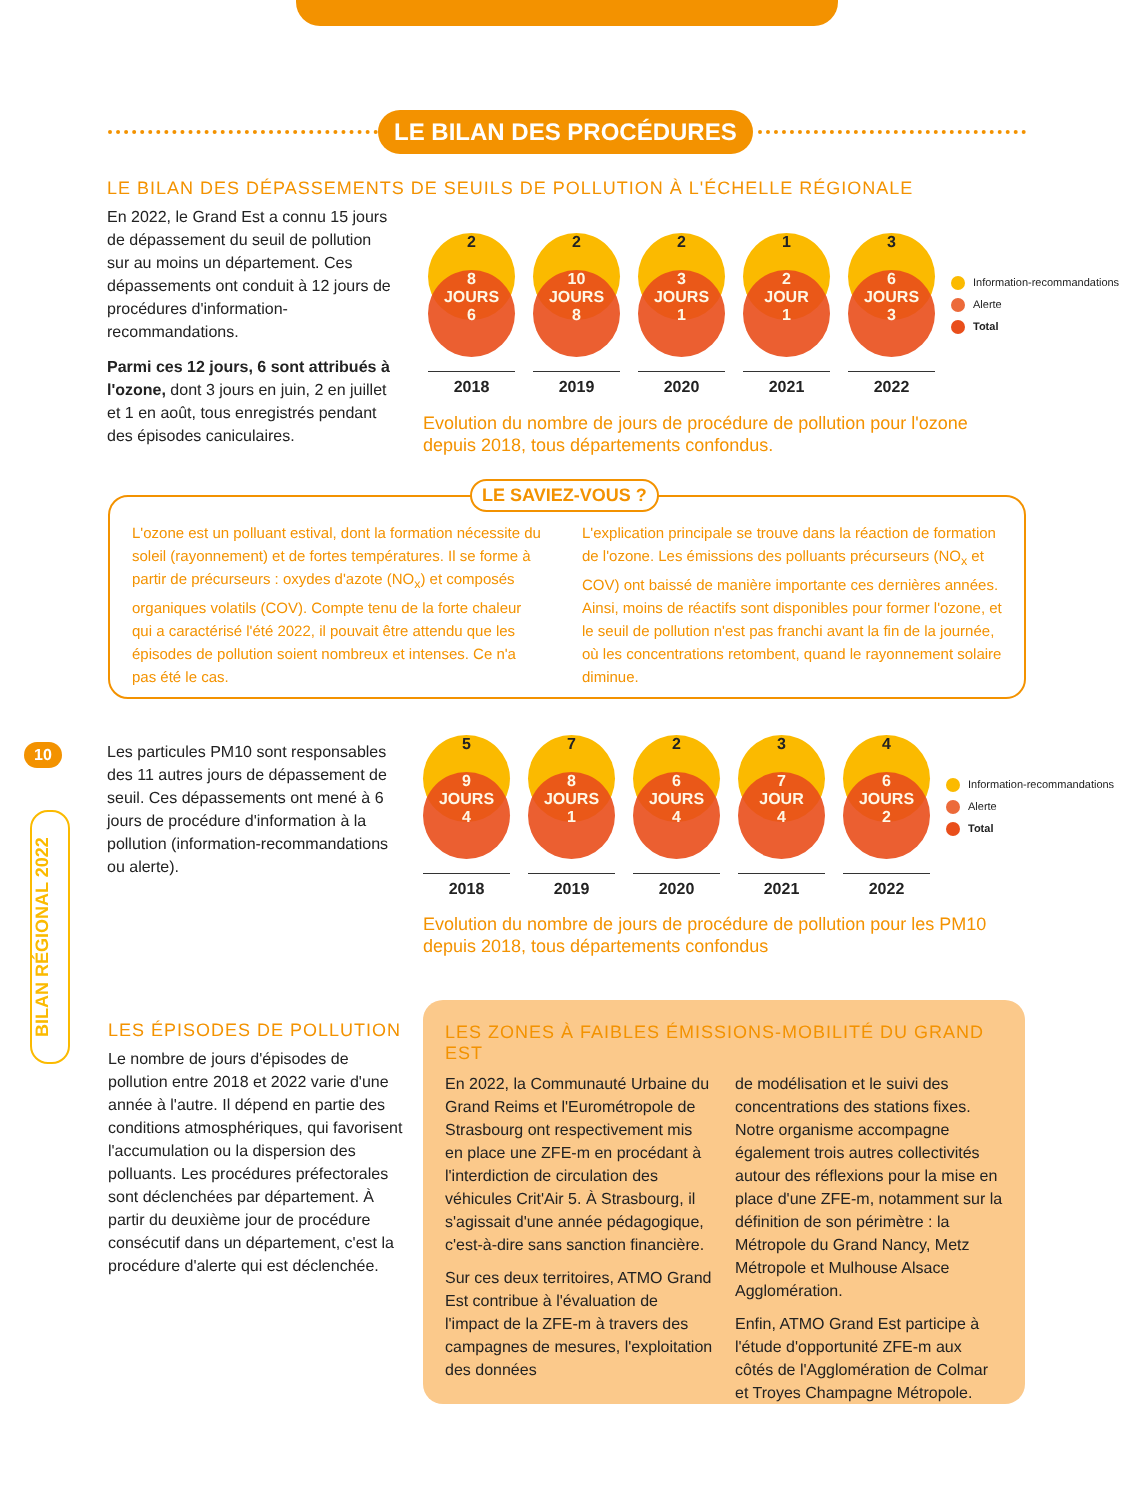LE BILAN DES PROCÉDURES
LE BILAN DES DÉPASSEMENTS DE SEUILS DE POLLUTION À L'ÉCHELLE RÉGIONALE
En 2022, le Grand Est a connu 15 jours de dépassement du seuil de pollution sur au moins un département. Ces dépassements ont conduit à 12 jours de procédures d'information-recommandations.
Parmi ces 12 jours, 6 sont attribués à l'ozone, dont 3 jours en juin, 2 en juillet et 1 en août, tous enregistrés pendant des épisodes caniculaires.
2
8
JOURS
6
2018
2
10
JOURS
8
2019
2
3
JOURS
1
2020
1
2
JOUR
1
2021
3
6
JOURS
3
2022
Information-recommandations
Alerte
Total
Evolution du nombre de jours de procédure de pollution pour l'ozone depuis 2018, tous départements confondus.
LE SAVIEZ-VOUS ?
L'ozone est un polluant estival, dont la formation nécessite du soleil (rayonnement) et de fortes températures. Il se forme à partir de précurseurs : oxydes d'azote (NO<sub>x</sub>) et composés organiques volatils (COV). Compte tenu de la forte chaleur qui a caractérisé l'été 2022, il pouvait être attendu que les épisodes de pollution soient nombreux et intenses. Ce n'a pas été le cas.
L'explication principale se trouve dans la réaction de formation de l'ozone. Les émissions des polluants précurseurs (NO<sub>x</sub> et COV) ont baissé de manière importante ces dernières années. Ainsi, moins de réactifs sont disponibles pour former l'ozone, et le seuil de pollution n'est pas franchi avant la fin de la journée, où les concentrations retombent, quand le rayonnement solaire diminue.
10
BILAN RÉGIONAL 2022
Les particules PM10 sont responsables des 11 autres jours de dépassement de seuil. Ces dépassements ont mené à 6 jours de procédure d'information à la pollution (information-recommandations ou alerte).
5
9
JOURS
4
2018
7
8
JOURS
1
2019
2
6
JOURS
4
2020
3
7
JOUR
4
2021
4
6
JOURS
2
2022
Information-recommandations
Alerte
Total
Evolution du nombre de jours de procédure de pollution pour les PM10 depuis 2018, tous départements confondus
LES ÉPISODES DE POLLUTION
Le nombre de jours d'épisodes de pollution entre 2018 et 2022 varie d'une année à l'autre. Il dépend en partie des conditions atmosphériques, qui favorisent l'accumulation ou la dispersion des polluants. Les procédures préfectorales sont déclenchées par département. À partir du deuxième jour de procédure consécutif dans un département, c'est la procédure d'alerte qui est déclenchée.
LES ZONES À FAIBLES ÉMISSIONS-MOBILITÉ DU GRAND EST
En 2022, la Communauté Urbaine du Grand Reims et l'Eurométropole de Strasbourg ont respectivement mis en place une ZFE-m en procédant à l'interdiction de circulation des véhicules Crit'Air 5. À Strasbourg, il s'agissait d'une année pédagogique, c'est-à-dire sans sanction financière.
Sur ces deux territoires, ATMO Grand Est contribue à l'évaluation de l'impact de la ZFE-m à travers des campagnes de mesures, l'exploitation des données
de modélisation et le suivi des concentrations des stations fixes. Notre organisme accompagne également trois autres collectivités autour des réflexions pour la mise en place d'une ZFE-m, notamment sur la définition de son périmètre : la Métropole du Grand Nancy, Metz Métropole et Mulhouse Alsace Agglomération.
Enfin, ATMO Grand Est participe à l'étude d'opportunité ZFE-m aux côtés de l'Agglomération de Colmar et Troyes Champagne Métropole.